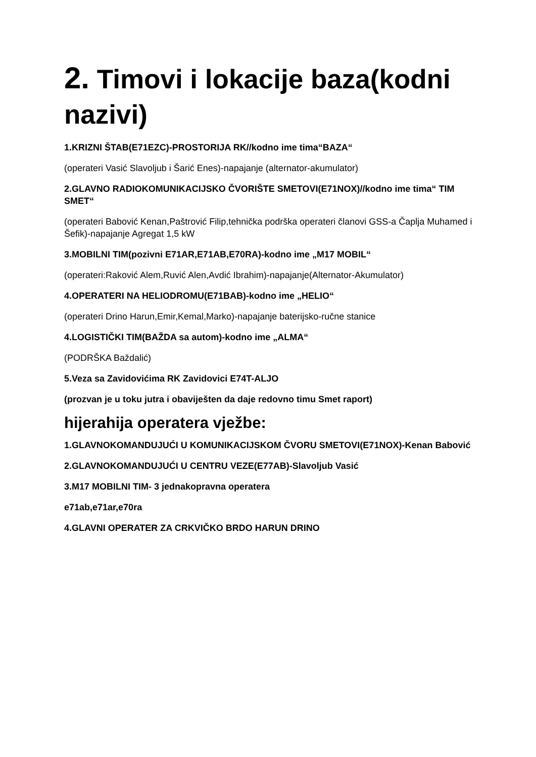2. Timovi i lokacije baza(kodni nazivi)
1.KRIZNI ŠTAB(E71EZC)-PROSTORIJA RK//kodno ime tima“BAZA“
(operateri Vasić Slavoljub i Šarić Enes)-napajanje (alternator-akumulator)
2.GLAVNO RADIOKOMUNIKACIJSKO ČVORIŠTE SMETOVI(E71NOX)//kodno ime tima“ TIM SMET“
(operateri Babović Kenan,Paštrović Filip,tehnička podrška operateri članovi GSS-a Čaplja Muhamed i Šefik)-napajanje Agregat 1,5 kW
3.MOBILNI TIM(pozivni E71AR,E71AB,E70RA)-kodno ime „M17 MOBIL“
(operateri:Raković Alem,Ruvić Alen,Avdić Ibrahim)-napajanje(Alternator-Akumulator)
4.OPERATERI NA HELIODROMU(E71BAB)-kodno ime „HELIO“
(operateri Drino Harun,Emir,Kemal,Marko)-napajanje baterijsko-ručne stanice
4.LOGISTIČKI TIM(BAŽDA sa autom)-kodno ime „ALMA“
(PODRŠKA Baždalić)
5.Veza sa Zavidovićima RK Zavidovici E74T-ALJO
(prozvan je u toku jutra i obaviješten da daje redovno timu Smet raport)
hijerahija operatera vježbe:
1.GLAVNOKOMANDUJUĆI U KOMUNIKACIJSKOM ČVORU SMETOVI(E71NOX)-Kenan Babović
2.GLAVNOKOMANDUJUĆI U CENTRU VEZE(E77AB)-Slavoljub Vasić
3.M17 MOBILNI TIM- 3 jednakopravna operatera
e71ab,e71ar,e70ra
4.GLAVNI OPERATER ZA CRKVIČKO BRDO HARUN DRINO